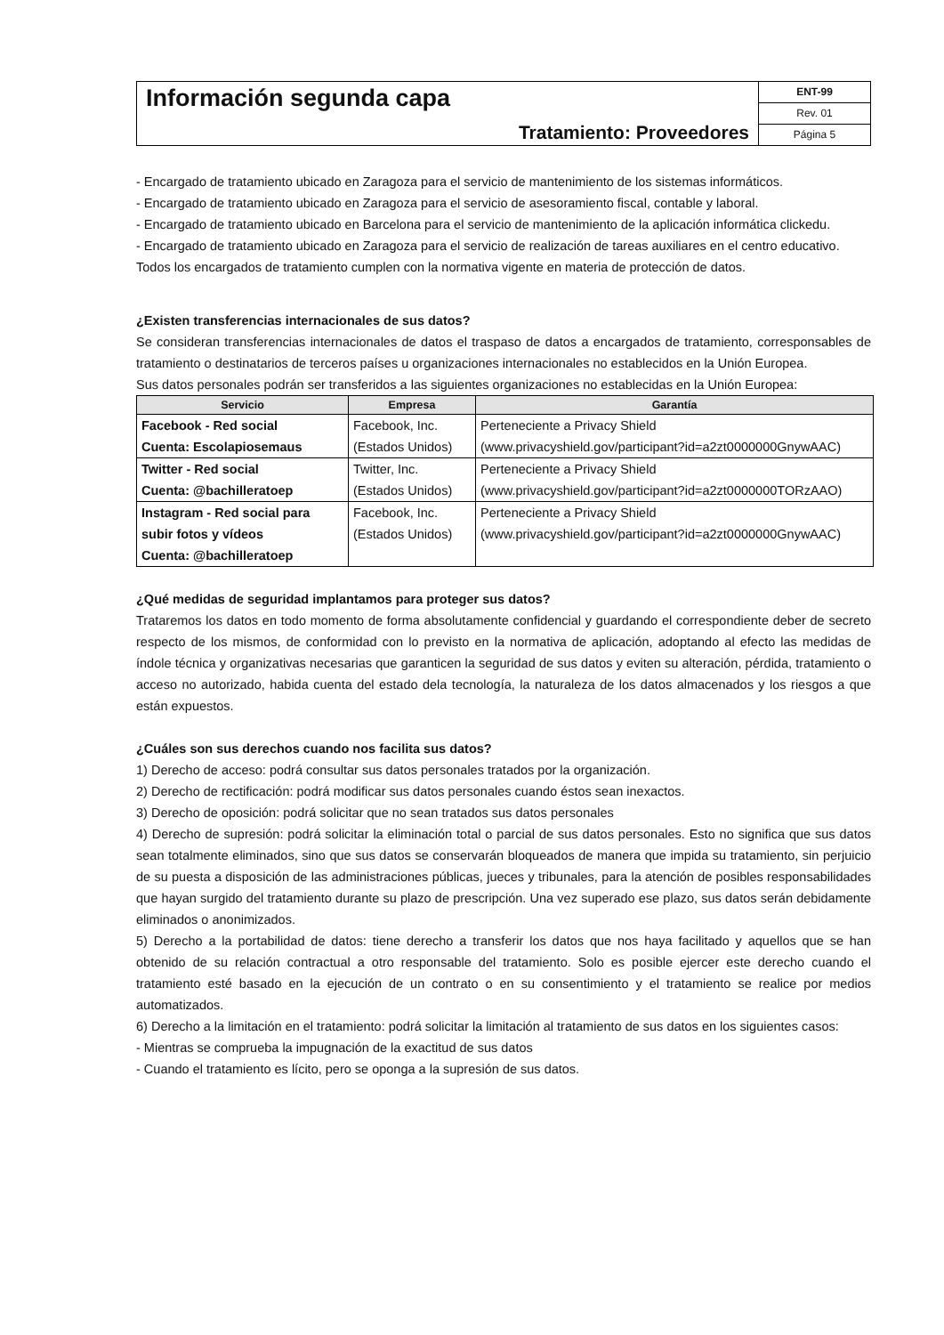Información segunda capa
Tratamiento: Proveedores
ENT-99
Rev. 01
Página 5
- Encargado de tratamiento ubicado en Zaragoza para el servicio de mantenimiento de los sistemas informáticos.
- Encargado de tratamiento ubicado en Zaragoza para el servicio de asesoramiento fiscal, contable y laboral.
- Encargado de tratamiento ubicado en Barcelona para el servicio de mantenimiento de la aplicación informática clickedu.
- Encargado de tratamiento ubicado en Zaragoza para el servicio de realización de tareas auxiliares en el centro educativo.
Todos los encargados de tratamiento cumplen con la normativa vigente en materia de protección de datos.
¿Existen transferencias internacionales de sus datos?
Se consideran transferencias internacionales de datos el traspaso de datos a encargados de tratamiento, corresponsables de tratamiento o destinatarios de terceros países u organizaciones internacionales no establecidos en la Unión Europea.
Sus datos personales podrán ser transferidos a las siguientes organizaciones no establecidas en la Unión Europea:
| Servicio | Empresa | Garantía |
| --- | --- | --- |
| Facebook - Red social Cuenta: Escolapiosemaus | Facebook, Inc. (Estados Unidos) | Perteneciente a Privacy Shield (www.privacyshield.gov/participant?id=a2zt0000000GnywAAC) |
| Twitter - Red social Cuenta: @bachilleratoep | Twitter, Inc. (Estados Unidos) | Perteneciente a Privacy Shield (www.privacyshield.gov/participant?id=a2zt0000000TORzAAO) |
| Instagram - Red social para subir fotos y vídeos Cuenta: @bachilleratoep | Facebook, Inc. (Estados Unidos) | Perteneciente a Privacy Shield (www.privacyshield.gov/participant?id=a2zt0000000GnywAAC) |
¿Qué medidas de seguridad implantamos para proteger sus datos?
Trataremos los datos en todo momento de forma absolutamente confidencial y guardando el correspondiente deber de secreto respecto de los mismos, de conformidad con lo previsto en la normativa de aplicación, adoptando al efecto las medidas de índole técnica y organizativas necesarias que garanticen la seguridad de sus datos y eviten su alteración, pérdida, tratamiento o acceso no autorizado, habida cuenta del estado dela tecnología, la naturaleza de los datos almacenados y los riesgos a que están expuestos.
¿Cuáles son sus derechos cuando nos facilita sus datos?
1) Derecho de acceso: podrá consultar sus datos personales tratados por la organización.
2) Derecho de rectificación: podrá modificar sus datos personales cuando éstos sean inexactos.
3) Derecho de oposición: podrá solicitar que no sean tratados sus datos personales
4) Derecho de supresión: podrá solicitar la eliminación total o parcial de sus datos personales. Esto no significa que sus datos sean totalmente eliminados, sino que sus datos se conservarán bloqueados de manera que impida su tratamiento, sin perjuicio de su puesta a disposición de las administraciones públicas, jueces y tribunales, para la atención de posibles responsabilidades que hayan surgido del tratamiento durante su plazo de prescripción. Una vez superado ese plazo, sus datos serán debidamente eliminados o anonimizados.
5) Derecho a la portabilidad de datos: tiene derecho a transferir los datos que nos haya facilitado y aquellos que se han obtenido de su relación contractual a otro responsable del tratamiento. Solo es posible ejercer este derecho cuando el tratamiento esté basado en la ejecución de un contrato o en su consentimiento y el tratamiento se realice por medios automatizados.
6) Derecho a la limitación en el tratamiento: podrá solicitar la limitación al tratamiento de sus datos en los siguientes casos:
- Mientras se comprueba la impugnación de la exactitud de sus datos
- Cuando el tratamiento es lícito, pero se oponga a la supresión de sus datos.